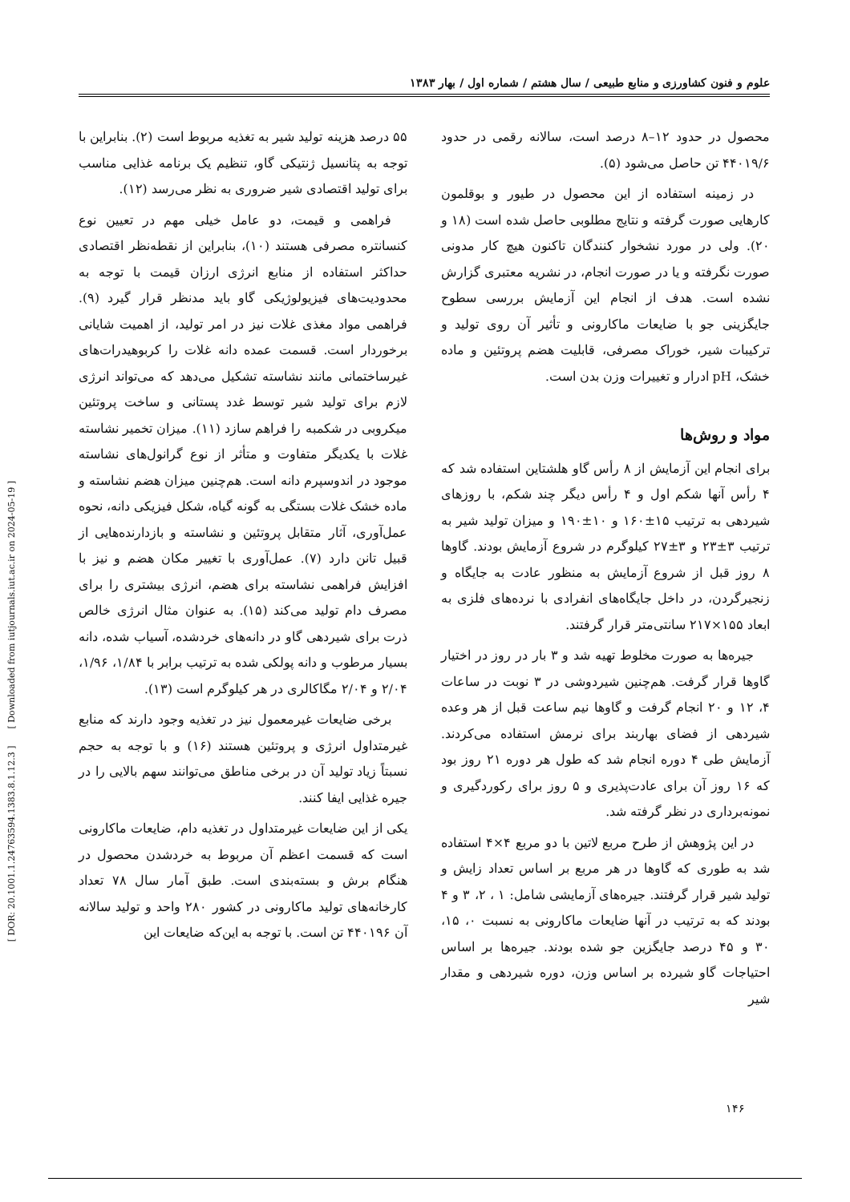[ DOR: 20.1001.1.24763594.1383.8.1.12.3 ] [ Downloaded from iutjournals.iut.ac.ir on 2024-05-19 ]
علوم و فنون کشاورزی و منابع طبیعی / سال هشتم / شماره اول / بهار ۱۳۸۳
۵۵ درصد هزینه تولید شیر به تغذیه مربوط است (۲). بنابراین با توجه به پتانسیل ژنتیکی گاو، تنظیم یک برنامه غذایی مناسب برای تولید اقتصادی شیر ضروری به نظر می‌رسد (۱۲).
فراهمی و قیمت، دو عامل خیلی مهم در تعیین نوع کنسانتره مصرفی هستند (۱۰)، بنابراین از نقطه‌نظر اقتصادی حداکثر استفاده از منابع انرژی ارزان قیمت با توجه به محدودیت‌های فیزیولوژیکی گاو باید مدنظر قرار گیرد (۹). فراهمی مواد مغذی غلات نیز در امر تولید، از اهمیت شایانی برخوردار است. قسمت عمده دانه غلات را کربوهیدرات‌های غیرساختمانی مانند نشاسته تشکیل می‌دهد که می‌تواند انرژی لازم برای تولید شیر توسط غدد پستانی و ساخت پروتئین میکروبی در شکمبه را فراهم سازد (۱۱). میزان تخمیر نشاسته غلات با یکدیگر متفاوت و متأثر از نوع گرانول‌های نشاسته موجود در اندوسپرم دانه است. هم‌چنین میزان هضم نشاسته و ماده خشک غلات بستگی به گونه گیاه، شکل فیزیکی دانه، نحوه عمل‌آوری، آثار متقابل پروتئین و نشاسته و بازدارنده‌هایی از قبیل تانن دارد (۷). عمل‌آوری با تغییر مکان هضم و نیز با افزایش فراهمی نشاسته برای هضم، انرژی بیشتری را برای مصرف دام تولید می‌کند (۱۵). به عنوان مثال انرژی خالص ذرت برای شیردهی گاو در دانه‌های خردشده، آسیاب شده، دانه بسیار مرطوب و دانه پولکی شده به ترتیب برابر با ۱/۸۴، ۱/۹۶، ۲/۰۴ و ۲/۰۴ مگاکالری در هر کیلوگرم است (۱۳).
برخی ضایعات غیرمعمول نیز در تغذیه وجود دارند که منابع غیرمتداول انرژی و پروتئین هستند (۱۶) و با توجه به حجم نسبتاً زیاد تولید آن در برخی مناطق می‌توانند سهم بالایی را در جیره غذایی ایفا کنند.
یکی از این ضایعات غیرمتداول در تغذیه دام، ضایعات ماکارونی است که قسمت اعظم آن مربوط به خردشدن محصول در هنگام برش و بسته‌بندی است. طبق آمار سال ۷۸ تعداد کارخانه‌های تولید ماکارونی در کشور ۲۸۰ واحد و تولید سالانه آن ۴۴۰۱۹۶ تن است. با توجه به این‌که ضایعات این
محصول در حدود ۱۲–۸ درصد است، سالانه رقمی در حدود ۴۴۰۱۹/۶ تن حاصل می‌شود (۵).
در زمینه استفاده از این محصول در طیور و بوقلمون کارهایی صورت گرفته و نتایج مطلوبی حاصل شده است (۱۸ و ۲۰). ولی در مورد نشخوار کنندگان تاکنون هیچ کار مدونی صورت نگرفته و یا در صورت انجام، در نشریه معتبری گزارش نشده است. هدف از انجام این آزمایش بررسی سطوح جایگزینی جو با ضایعات ماکارونی و تأثیر آن روی تولید و ترکیبات شیر، خوراک مصرفی، قابلیت هضم پروتئین و ماده خشک، pH ادرار و تغییرات وزن بدن است.
مواد و روش‌ها
برای انجام این آزمایش از ۸ رأس گاو هلشتاین استفاده شد که ۴ رأس آنها شکم اول و ۴ رأس دیگر چند شکم، با روزهای شیردهی به ترتیب ۱۵±۱۶۰ و ۱۰±۱۹۰ و میزان تولید شیر به ترتیب ۳±۲۳ و ۳±۲۷ کیلوگرم در شروع آزمایش بودند. گاوها ۸ روز قبل از شروع آزمایش به منظور عادت به جایگاه و زنجیرگردن، در داخل جایگاه‌های انفرادی با نرده‌های فلزی به ابعاد ۱۵۵×۲۱۷ سانتی‌متر قرار گرفتند.
جیره‌ها به صورت مخلوط تهیه شد و ۳ بار در روز در اختیار گاوها قرار گرفت. هم‌چنین شیردوشی در ۳ نوبت در ساعات ۴، ۱۲ و ۲۰ انجام گرفت و گاوها نیم ساعت قبل از هر وعده شیردهی از فضای بهاربند برای نرمش استفاده می‌کردند. آزمایش طی ۴ دوره انجام شد که طول هر دوره ۲۱ روز بود که ۱۶ روز آن برای عادت‌پذیری و ۵ روز برای رکوردگیری و نمونه‌برداری در نظر گرفته شد.
در این پژوهش از طرح مربع لاتین با دو مربع ۴×۴ استفاده شد به طوری که گاوها در هر مربع بر اساس تعداد زایش و تولید شیر قرار گرفتند. جیره‌های آزمایشی شامل: ۱ ، ۲، ۳ و ۴ بودند که به ترتیب در آنها ضایعات ماکارونی به نسبت ۰، ۱۵، ۳۰ و ۴۵ درصد جایگزین جو شده بودند. جیره‌ها بر اساس احتیاجات گاو شیرده بر اساس وزن، دوره شیردهی و مقدار شیر
۱۴۶